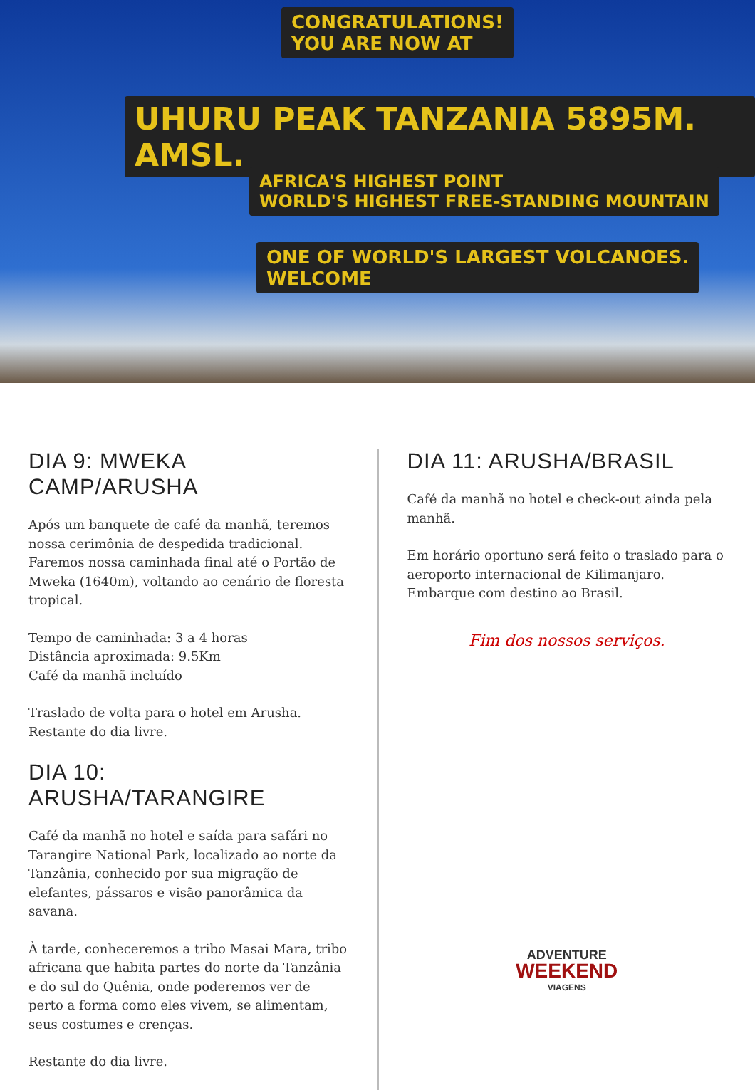CONGRATULATIONS!
YOU ARE NOW AT
UHURU PEAK TANZANIA 5895M. AMSL.
AFRICA'S HIGHEST POINT
WORLD'S HIGHEST FREE-STANDING MOUNTAIN
ONE OF WORLD'S LARGEST VOLCANOES.
WELCOME
DIA 9: MWEKA CAMP/ARUSHA
Após um banquete de café da manhã, teremos nossa cerimônia de despedida tradicional. Faremos nossa caminhada final até o Portão de Mweka (1640m), voltando ao cenário de floresta tropical.
Tempo de caminhada: 3 a 4 horas
Distância aproximada: 9.5Km
Café da manhã incluído
Traslado de volta para o hotel em Arusha. Restante do dia livre.
DIA 10: ARUSHA/TARANGIRE
Café da manhã no hotel e saída para safári no Tarangire National Park, localizado ao norte da Tanzânia, conhecido por sua migração de elefantes, pássaros e visão panorâmica da savana.
À tarde, conheceremos a tribo Masai Mara, tribo africana que habita partes do norte da Tanzânia e do sul do Quênia, onde poderemos ver de perto a forma como eles vivem, se alimentam, seus costumes e crenças.
Restante do dia livre.
DIA 11: ARUSHA/BRASIL
Café da manhã no hotel e check-out ainda pela manhã.
Em horário oportuno será feito o traslado para o aeroporto internacional de Kilimanjaro. Embarque com destino ao Brasil.
Fim dos nossos serviços.
ADVENTURE
WEEKEND
VIAGENS